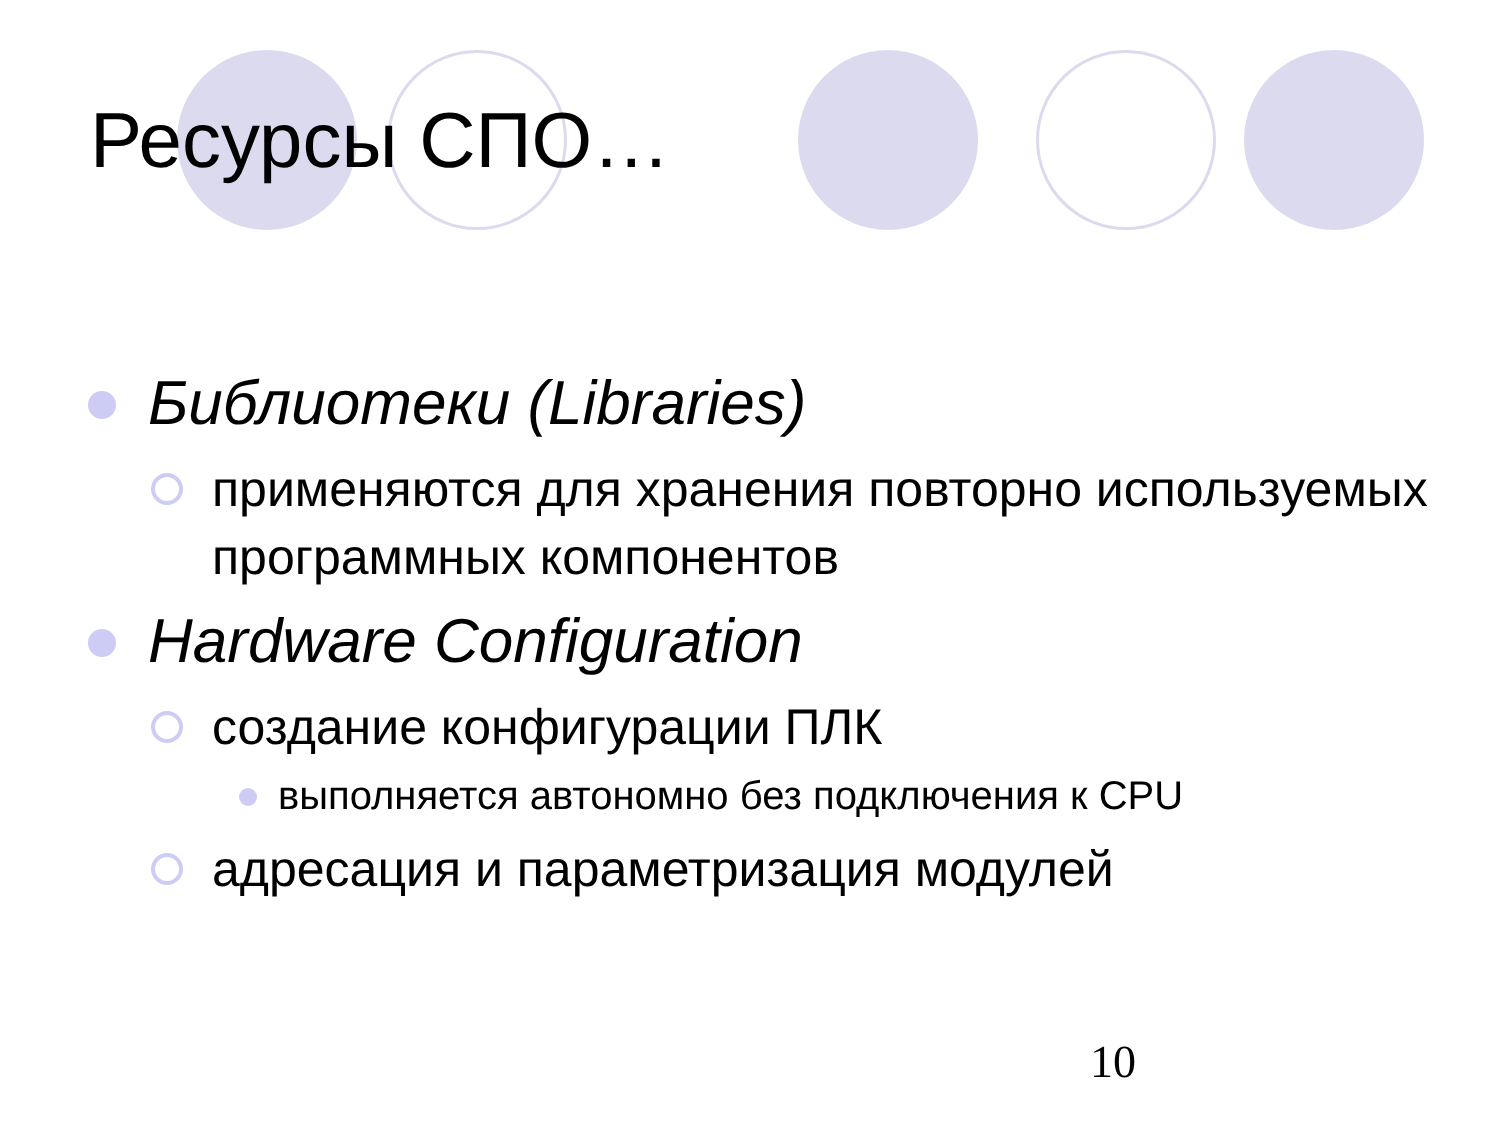Ресурсы СПО…
Библиотеки (Libraries)
применяются для хранения повторно используемых программных компонентов
Hardware Configuration
создание конфигурации ПЛК
выполняется автономно без подключения к CPU
адресация и параметризация модулей
10